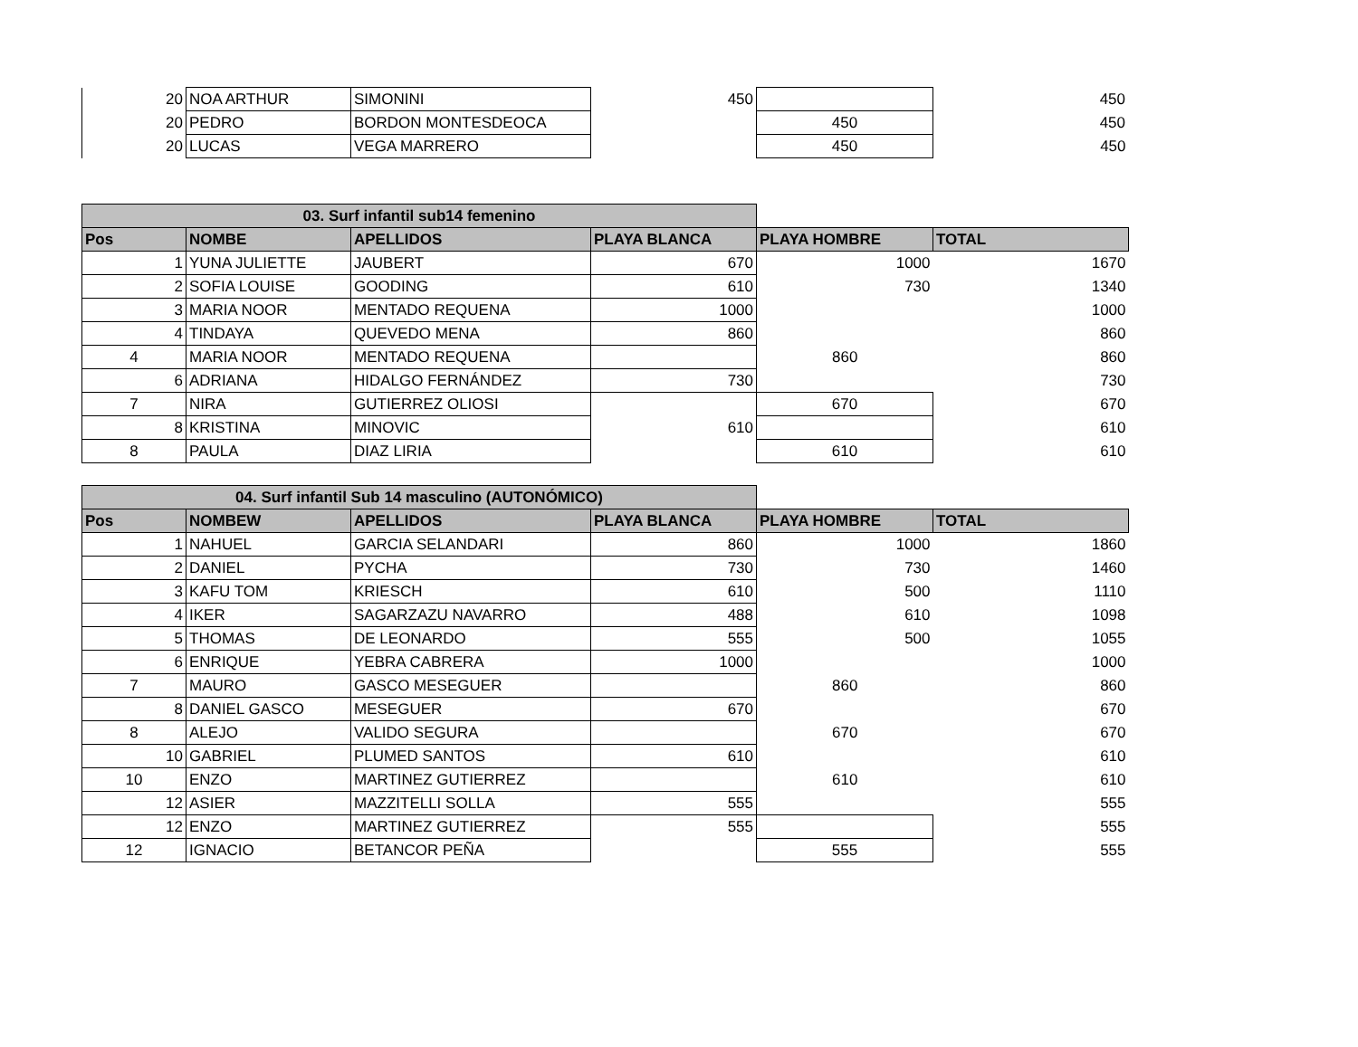| 20 | NOA ARTHUR | SIMONINI | 450 | | 450 |
| 20 | PEDRO | BORDON MONTESDEOCA | | 450 | 450 |
| 20 | LUCAS | VEGA MARRERO | | 450 | 450 |
| 03. Surf infantil sub14 femenino | | | | | |
| Pos | NOMBE | APELLIDOS | PLAYA BLANCA | PLAYA HOMBRE | TOTAL |
| 1 | YUNA JULIETTE | JAUBERT | 670 | 1000 | 1670 |
| 2 | SOFIA LOUISE | GOODING | 610 | 730 | 1340 |
| 3 | MARIA NOOR | MENTADO REQUENA | 1000 | | 1000 |
| 4 | TINDAYA | QUEVEDO MENA | 860 | | 860 |
| 4 | MARIA NOOR | MENTADO REQUENA | | 860 | 860 |
| 6 | ADRIANA | HIDALGO FERNÁNDEZ | 730 | | 730 |
| 7 | NIRA | GUTIERREZ OLIOSI | | 670 | 670 |
| 8 | KRISTINA | MINOVIC | 610 | | 610 |
| 8 | PAULA | DIAZ LIRIA | | 610 | 610 |
| 04. Surf infantil Sub 14 masculino (AUTONÓMICO) | | | | | |
| Pos | NOMBEW | APELLIDOS | PLAYA BLANCA | PLAYA HOMBRE | TOTAL |
| 1 | NAHUEL | GARCIA SELANDARI | 860 | 1000 | 1860 |
| 2 | DANIEL | PYCHA | 730 | 730 | 1460 |
| 3 | KAFU TOM | KRIESCH | 610 | 500 | 1110 |
| 4 | IKER | SAGARZAZU NAVARRO | 488 | 610 | 1098 |
| 5 | THOMAS | DE LEONARDO | 555 | 500 | 1055 |
| 6 | ENRIQUE | YEBRA CABRERA | 1000 | | 1000 |
| 7 | MAURO | GASCO MESEGUER | | 860 | 860 |
| 8 | DANIEL GASCO | MESEGUER | 670 | | 670 |
| 8 | ALEJO | VALIDO SEGURA | | 670 | 670 |
| 10 | GABRIEL | PLUMED SANTOS | 610 | | 610 |
| 10 | ENZO | MARTINEZ GUTIERREZ | | 610 | 610 |
| 12 | ASIER | MAZZITELLI SOLLA | 555 | | 555 |
| 12 | ENZO | MARTINEZ GUTIERREZ | 555 | | 555 |
| 12 | IGNACIO | BETANCOR PEÑA | | 555 | 555 |